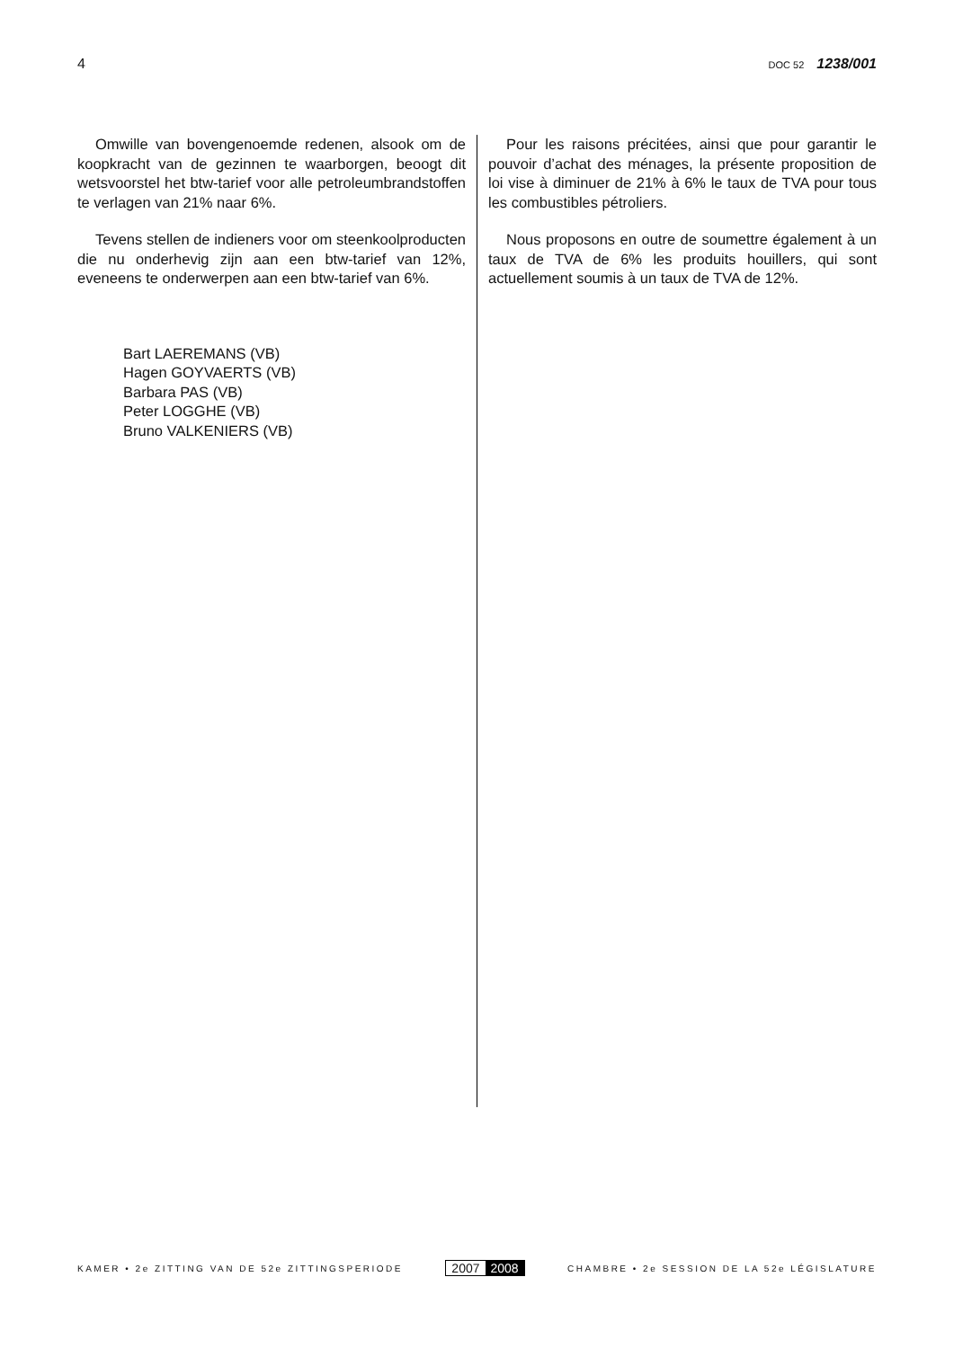4 DOC 52 1238/001
Omwille van bovengenoemde redenen, alsook om de koopkracht van de gezinnen te waarborgen, beoogt dit wetsvoorstel het btw-tarief voor alle petroleumbrandstoffen te verlagen van 21% naar 6%.
Tevens stellen de indieners voor om steenkoolproducten die nu onderhevig zijn aan een btw-tarief van 12%, eveneens te onderwerpen aan een btw-tarief van 6%.
Bart LAEREMANS (VB)
Hagen GOYVAERTS (VB)
Barbara PAS (VB)
Peter LOGGHE (VB)
Bruno VALKENIERS (VB)
Pour les raisons précitées, ainsi que pour garantir le pouvoir d’achat des ménages, la présente proposition de loi vise à diminuer de 21% à 6% le taux de TVA pour tous les combustibles pétroliers.
Nous proposons en outre de soumettre également à un taux de TVA de 6% les produits houillers, qui sont actuellement soumis à un taux de TVA de 12%.
KAMER • 2e ZITTING VAN DE 52e ZITTINGSPERIODE 2007 2008 CHAMBRE • 2e SESSION DE LA 52e LÉGISLATURE